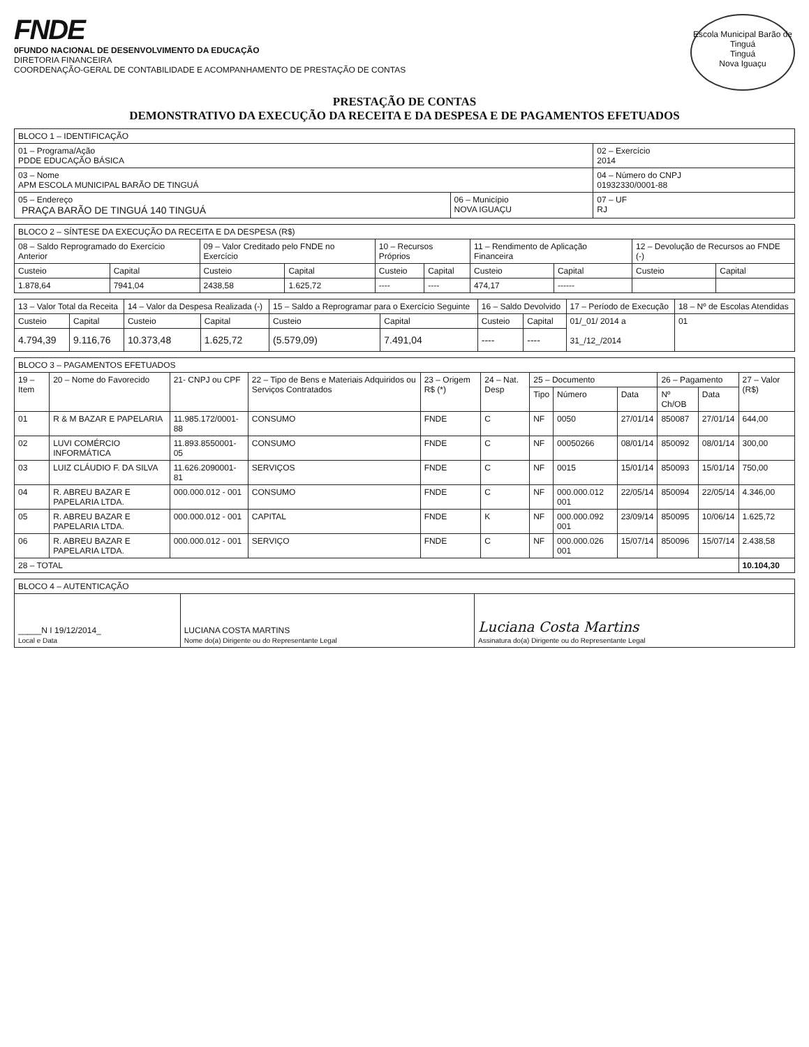FNDE
0FUNDO NACIONAL DE DESENVOLVIMENTO DA EDUCAÇÃO
DIRETORIA FINANCEIRA
COORDENAÇÃO-GERAL DE CONTABILIDADE E ACOMPANHAMENTO DE PRESTAÇÃO DE CONTAS
Escola Municipal Barão de Tinguá
Tinguá
Nova Iguaçu
PRESTAÇÃO DE CONTAS
DEMONSTRATIVO DA EXECUÇÃO DA RECEITA E DA DESPESA E DE PAGAMENTOS EFETUADOS
| BLOCO 1 – IDENTIFICAÇÃO | | |
| --- | --- | --- |
| 01 – Programa/Ação PDDE EDUCAÇÃO BÁSICA | | 02 – Exercício 2014 |
| 03 – Nome APM ESCOLA MUNICIPAL BARÃO DE TINGUÁ | | 04 – Número do CNPJ 01932330/0001-88 |
| 05 – Endereço PRAÇA BARÃO DE TINGUÁ 140 TINGUÁ | 06 – Município NOVA IGUAÇU | 07 – UF RJ |
| BLOCO 2 – SÍNTESE DA EXECUÇÃO DA RECEITA E DA DESPESA (R$) | | | | | | | | | |
| --- | --- | --- | --- | --- | --- | --- | --- | --- | --- |
| 08 – Saldo Reprogramado do Exercício Anterior | | 09 – Valor Creditado pelo FNDE no Exercício | | 10 – Recursos Próprios | | 11 – Rendimento de Aplicação Financeira | | 12 – Devolução de Recursos ao FNDE (-) | |
| Custeio | Capital | Custeio | Capital | Custeio | Capital | Custeio | Capital | Custeio | Capital |
| 1.878,64 | 7941,04 | 2438,58 | 1.625,72 | ---- | ---- | 474,17 | ------ | | |
| 13 – Valor Total da Receita | | 14 – Valor da Despesa Realizada (-) | | 15 – Saldo a Reprogramar para o Exercício Seguinte | | 16 – Saldo Devolvido | | 17 – Período de Execução | 18 – Nº de Escolas Atendidas |
| Custeio | Capital | Custeio | Capital | Custeio | Capital | Custeio | Capital | 01/_01/ 2014 a 31_/12_/2014 | 01 |
| 4.794,39 | 9.116,76 | 10.373,48 | 1.625,72 | (5.579,09) | 7.491,04 | ---- | ---- | | |
| BLOCO 3 – PAGAMENTOS EFETUADOS | | | | | | | | | | | |
| --- | --- | --- | --- | --- | --- | --- | --- | --- | --- | --- | --- |
| 19 – Item | 20 – Nome do Favorecido | 21- CNPJ ou CPF | 22 – Tipo de Bens e Materiais Adquiridos ou Serviços Contratados | 23 – Origem R$ (*) | 24 – Nat. Desp | 25 – Documento | | | 26 – Pagamento | | 27 – Valor (R$) |
| | | | | | | Tipo | Número | Data | Nº Ch/OB | Data | |
| 01 | R & M BAZAR E PAPELARIA | 11.985.172/0001-88 | CONSUMO | FNDE | C | NF | 0050 | 27/01/14 | 850087 | 27/01/14 | 644,00 |
| 02 | LUVI COMÉRCIO INFORMÁTICA | 11.893.8550001-05 | CONSUMO | FNDE | C | NF | 00050266 | 08/01/14 | 850092 | 08/01/14 | 300,00 |
| 03 | LUIZ CLÁUDIO F. DA SILVA | 11.626.2090001-81 | SERVIÇOS | FNDE | C | NF | 0015 | 15/01/14 | 850093 | 15/01/14 | 750,00 |
| 04 | R. ABREU BAZAR E PAPELARIA LTDA. | 000.000.012 - 001 | CONSUMO | FNDE | C | NF | 000.000.012 001 | 22/05/14 | 850094 | 22/05/14 | 4.346,00 |
| 05 | R. ABREU BAZAR E PAPELARIA LTDA. | 000.000.012 - 001 | CAPITAL | FNDE | K | NF | 000.000.092 001 | 23/09/14 | 850095 | 10/06/14 | 1.625,72 |
| 06 | R. ABREU BAZAR E PAPELARIA LTDA. | 000.000.012 - 001 | SERVIÇO | FNDE | C | NF | 000.000.026 001 | 15/07/14 | 850096 | 15/07/14 | 2.438,58 |
| 28 – TOTAL | | | | | | | | | | | 10.104,30 |
| BLOCO 4 – AUTENTICAÇÃO | | |
| --- | --- | --- |
| _____N I 19/12/2014_ Local e Data | LUCIANA COSTA MARTINS Nome do(a) Dirigente ou do Representante Legal | Luciana Costa Martins Assinatura do(a) Dirigente ou do Representante Legal |